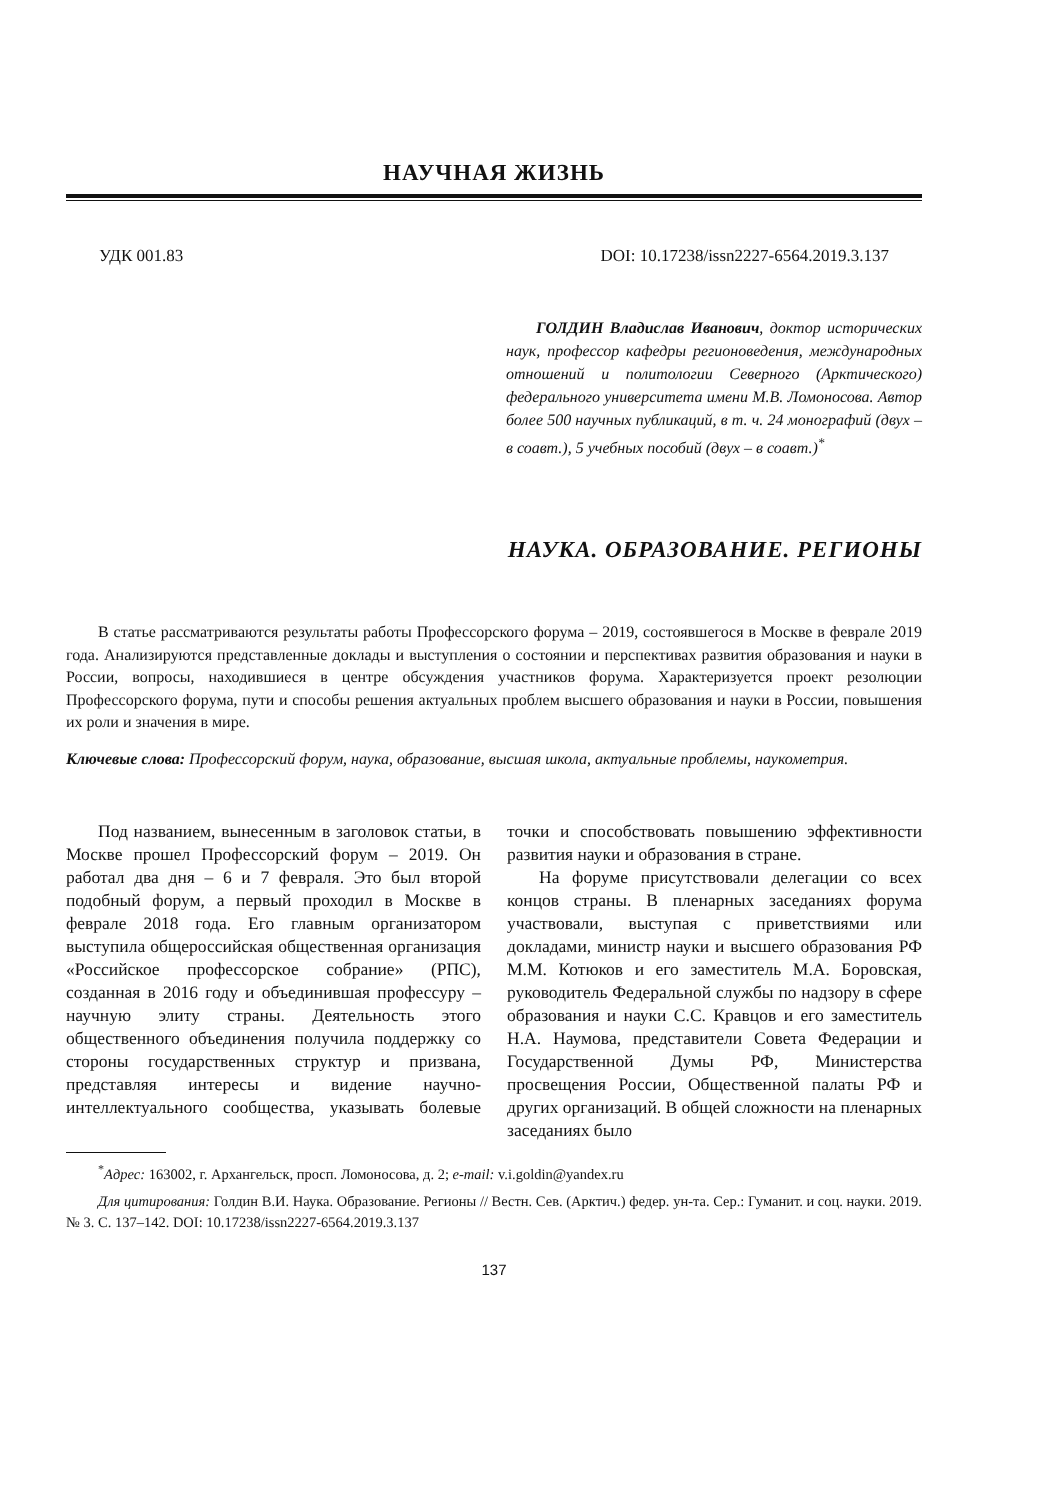НАУЧНАЯ ЖИЗНЬ
УДК 001.83 DOI: 10.17238/issn2227-6564.2019.3.137
ГОЛДИН Владислав Иванович, доктор исторических наук, профессор кафедры регионоведения, международных отношений и политологии Северного (Арктического) федерального университета имени М.В. Ломоносова. Автор более 500 научных публикаций, в т. ч. 24 монографий (двух – в соавт.), 5 учебных пособий (двух – в соавт.)<sup>*</sup>
НАУКА. ОБРАЗОВАНИЕ. РЕГИОНЫ
В статье рассматриваются результаты работы Профессорского форума – 2019, состоявшегося в Москве в феврале 2019 года. Анализируются представленные доклады и выступления о состоянии и перспективах развития образования и науки в России, вопросы, находившиеся в центре обсуждения участников форума. Характеризуется проект резолюции Профессорского форума, пути и способы решения актуальных проблем высшего образования и науки в России, повышения их роли и значения в мире.
Ключевые слова: Профессорский форум, наука, образование, высшая школа, актуальные проблемы, наукометрия.
Под названием, вынесенным в заголовок статьи, в Москве прошел Профессорский форум – 2019. Он работал два дня – 6 и 7 февраля. Это был второй подобный форум, а первый проходил в Москве в феврале 2018 года. Его главным организатором выступила общероссийская общественная организация «Российское профессорское собрание» (РПС), созданная в 2016 году и объединившая профессуру – научную элиту страны. Деятельность этого общественного объединения получила поддержку со стороны государственных структур и призвана, представляя интересы и видение научно-интеллектуального сообщества, указывать болевые точки и способствовать повышению эффективности развития науки и образования в стране.
На форуме присутствовали делегации со всех концов страны. В пленарных заседаниях форума участвовали, выступая с приветствиями или докладами, министр науки и высшего образования РФ М.М. Котюков и его заместитель М.А. Боровская, руководитель Федеральной службы по надзору в сфере образования и науки С.С. Кравцов и его заместитель Н.А. Наумова, представители Совета Федерации и Государственной Думы РФ, Министерства просвещения России, Общественной палаты РФ и других организаций. В общей сложности на пленарных заседаниях было
<sup>*</sup> Адрес: 163002, г. Архангельск, просп. Ломоносова, д. 2; e-mail: v.i.goldin@yandex.ru
Для цитирования: Голдин В.И. Наука. Образование. Регионы // Вестн. Сев. (Арктич.) федер. ун-та. Сер.: Гуманит. и соц. науки. 2019. № 3. С. 137–142. DOI: 10.17238/issn2227-6564.2019.3.137
137